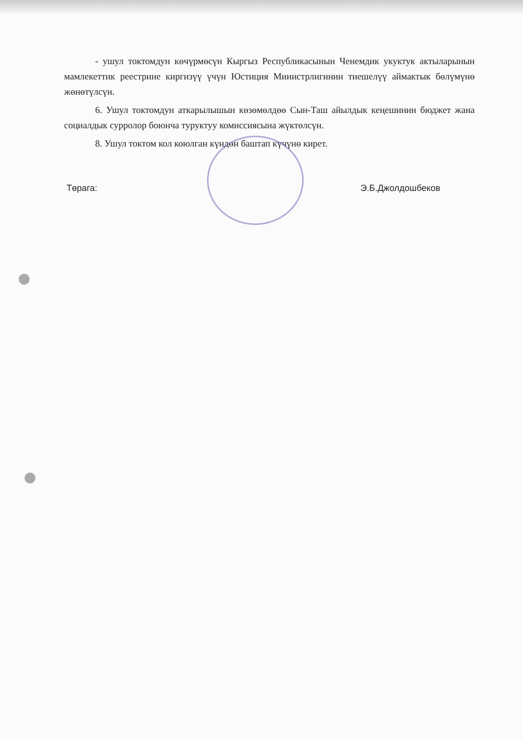- ушул токтомдун көчүрмөсүн Кыргыз Республикасынын Ченемдик укуктук актыларынын мамлекеттик реестрине киргизүү үчүн Юстиция Министрлигинин тиешелүү аймактык бөлүмүнө жөнөтүлсүн.
6. Ушул токтомдун аткарылышын көзөмөлдөө Сын-Таш айылдык кеңешинин бюджет жана социалдык сурролор боюнча туруктуу комиссиясына жүктөлсүн.
8. Ушул токтом кол коюлган күндөн баштап күчүнө кирет.
Төрага: Э.Б.Джолдошбеков